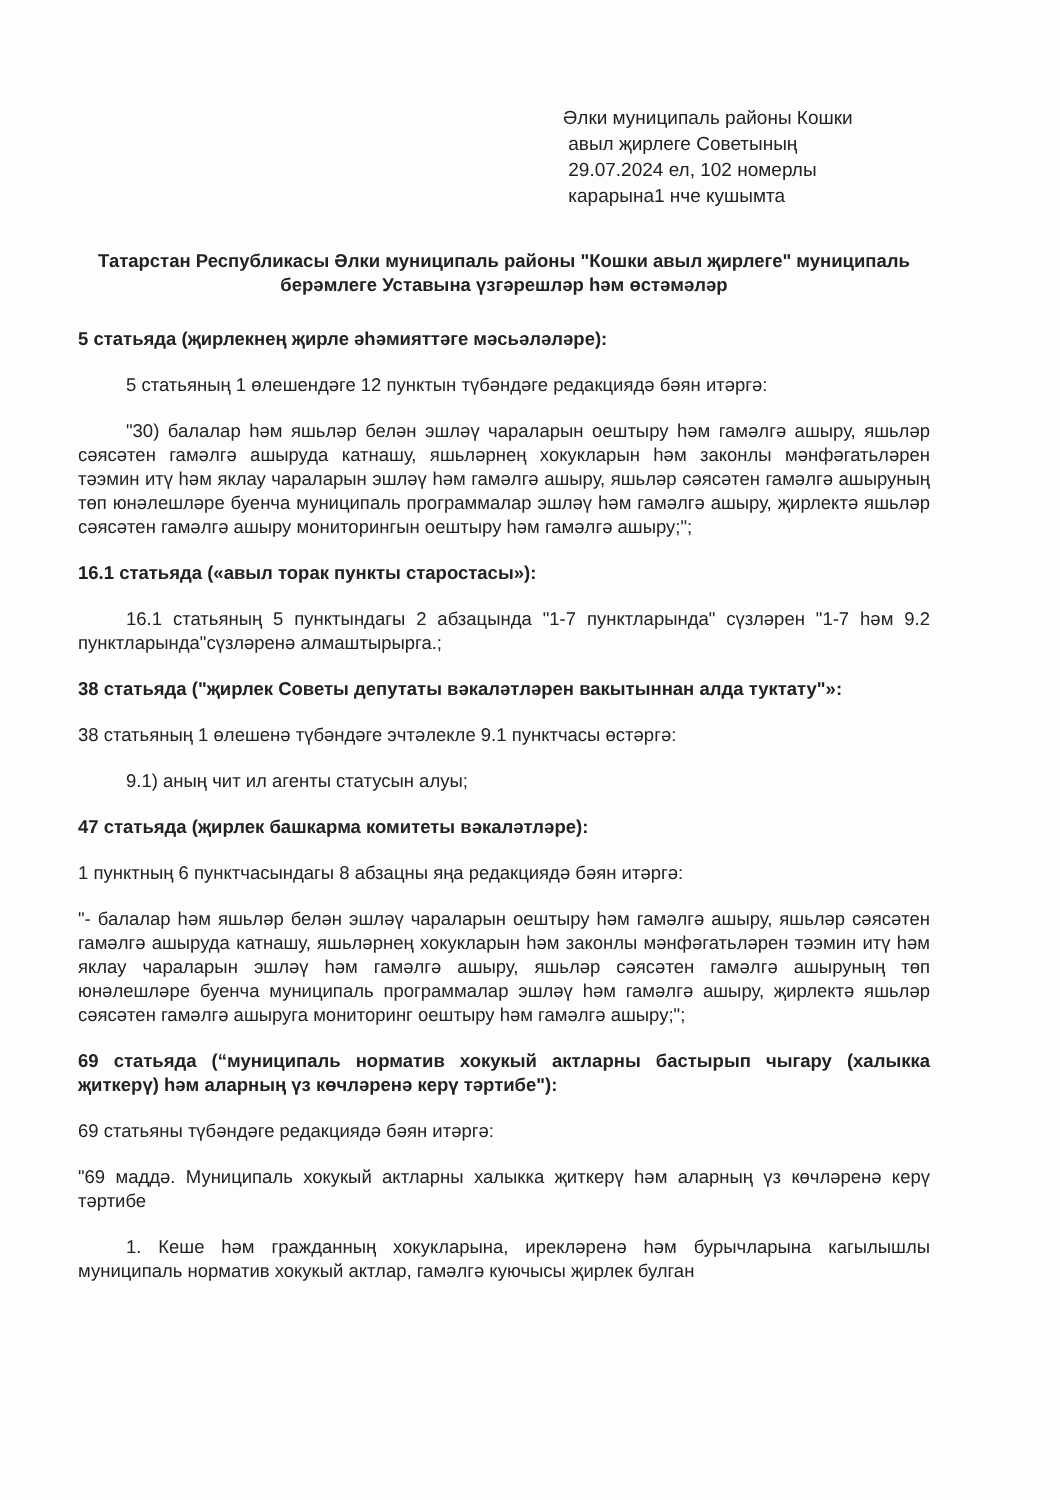Әлки муниципаль районы Кошки
авыл җирлеге Советының
29.07.2024 ел, 102 номерлы
карарына1 нче кушымта
Татарстан Республикасы Әлки муниципаль районы "Кошки авыл җирлеге" муниципаль берәмлеге Уставына үзгәрешләр һәм өстәмәләр
5 статьяда (җирлекнең җирле әһәмияттәге мәсьәләләре):
5 статьяның 1 өлешендәге 12 пунктын түбәндәге редакциядә бәян итәргә:
"30) балалар һәм яшьләр белән эшләү чараларын оештыру һәм гамәлгә ашыру, яшьләр сәясәтен гамәлгә ашыруда катнашу, яшьләрнең хокукларын һәм законлы мәнфәгатьләрен тәэмин итү һәм яклау чараларын эшләү һәм гамәлгә ашыру, яшьләр сәясәтен гамәлгә ашыруның төп юнәлешләре буенча муниципаль программалар эшләү һәм гамәлгә ашыру, җирлектә яшьләр сәясәтен гамәлгә ашыру мониторингын оештыру һәм гамәлгә ашыру;";
16.1 статьяда («авыл торак пункты старостасы»):
16.1 статьяның 5 пунктындагы 2 абзацында "1-7 пунктларында" сүзләрен "1-7 һәм 9.2 пунктларында"сүзләренә алмаштырырга.;
38 статьяда ("җирлек Советы депутаты вәкаләтләрен вакытыннан алда туктату"»:
38 статьяның 1 өлешенә түбәндәге эчтәлекле 9.1 пунктчасы өстәргә:
9.1) аның чит ил агенты статусын алуы;
47 статьяда (җирлек башкарма комитеты вәкаләтләре):
1 пунктның 6 пунктчасындагы 8 абзацны яңа редакциядә бәян итәргә:
"- балалар һәм яшьләр белән эшләү чараларын оештыру һәм гамәлгә ашыру, яшьләр сәясәтен гамәлгә ашыруда катнашу, яшьләрнең хокукларын һәм законлы мәнфәгатьләрен тәэмин итү һәм яклау чараларын эшләү һәм гамәлгә ашыру, яшьләр сәясәтен гамәлгә ашыруның төп юнәлешләре буенча муниципаль программалар эшләү һәм гамәлгә ашыру, җирлектә яшьләр сәясәтен гамәлгә ашыруга мониторинг оештыру һәм гамәлгә ашыру;";
69 статьяда (“муниципаль норматив хокукый актларны бастырып чыгару (халыкка җиткерү) һәм аларның үз көчләренә керү тәртибе"):
69 статьяны түбәндәге редакциядә бәян итәргә:
"69 маддә. Муниципаль хокукый актларны халыкка җиткерү һәм аларның үз көчләренә керү тәртибе
1. Кеше һәм гражданның хокукларына, ирекләренә һәм бурычларына кагылышлы муниципаль норматив хокукый актлар, гамәлгә куючысы җирлек булган